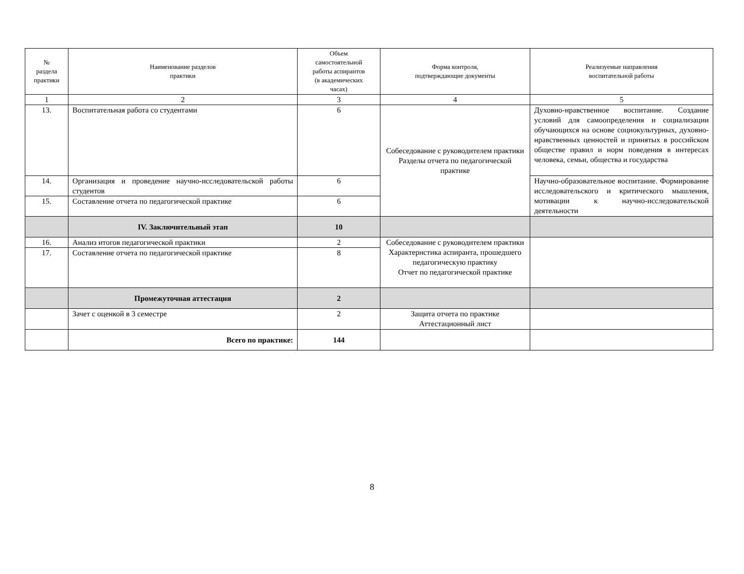| № раздела практики | Наименование разделов практики | Объем самостоятельной работы аспирантов (в академических часах) | Форма контроля, подтверждающие документы | Реализуемые направления воспитательной работы |
| --- | --- | --- | --- | --- |
| 1 | 2 | 3 | 4 | 5 |
| 13. | Воспитательная работа со студентами | 6 | Собеседование с руководителем практики Разделы отчета по педагогической практике | Духовно-нравственное воспитание. Создание условий для самоопределения и социализации обучающихся на основе социокультурных, духовно-нравственных ценностей и принятых в российском обществе правил и норм поведения в интересах человека, семьи, общества и государства |
| 14. | Организация и проведение научно-исследовательской работы студентов | 6 | | Научно-образовательное воспитание. Формирование исследовательского и критического мышления, мотивации к научно-исследовательской деятельности |
| 15. | Составление отчета по педагогической практике | 6 | | |
| | IV. Заключительный этап | 10 | | |
| 16. | Анализ итогов педагогической практики | 2 | Собеседование с руководителем практики Характеристика аспиранта, прошедшего педагогическую практику Отчет по педагогической практике | |
| 17. | Составление отчета по педагогической практике | 8 | | |
| | Промежуточная аттестация | 2 | | |
| | Зачет с оценкой в 3 семестре | 2 | Защита отчета по практике Аттестационный лист | |
| | Всего по практике: | 144 | | |
8